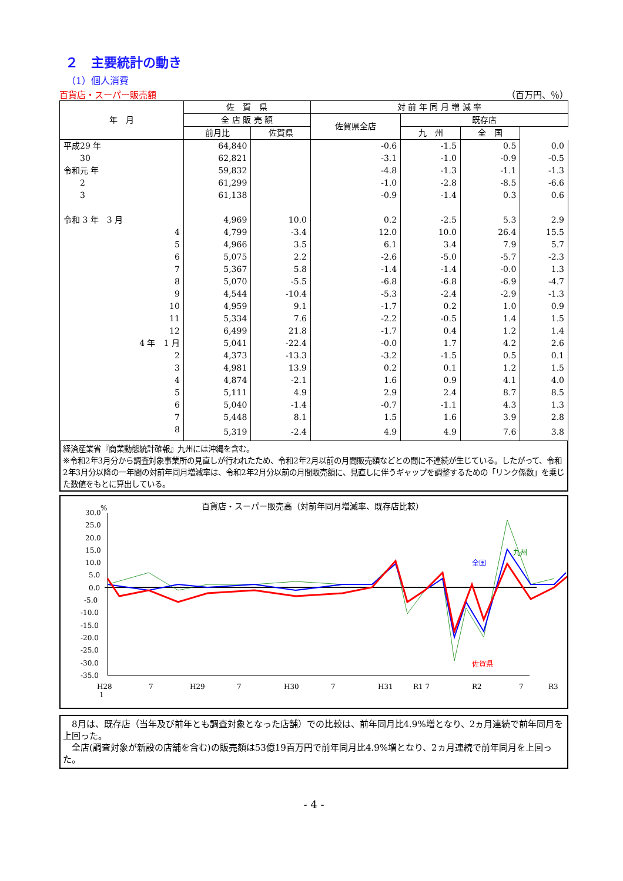２　主要統計の動き
（1）個人消費
百貨店・スーパー販売額 （百万円、％）
| 年 月 | 佐 賀 県 | | 対 前 年 同 月 増 減 率 | | | |
| --- | --- | --- | --- | --- | --- | --- |
| | 全 店 販 売 額 | | 佐賀県全店 | 既存店 | | |
| | 前月比 | 佐賀県 | | 九 州 | 全 国 | |
| 平成29 年 | 64,840 | | -0.6 | -1.5 | 0.5 | 0.0 |
| 30 | 62,821 | | -3.1 | -1.0 | -0.9 | -0.5 |
| 令和元 年 | 59,832 | | -4.8 | -1.3 | -1.1 | -1.3 |
| 2 | 61,299 | | -1.0 | -2.8 | -8.5 | -6.6 |
| 3 | 61,138 | | -0.9 | -1.4 | 0.3 | 0.6 |
| 令和 3 年 3 月 | 4,969 | 10.0 | 0.2 | -2.5 | 5.3 | 2.9 |
| 4 | 4,799 | -3.4 | 12.0 | 10.0 | 26.4 | 15.5 |
| 5 | 4,966 | 3.5 | 6.1 | 3.4 | 7.9 | 5.7 |
| 6 | 5,075 | 2.2 | -2.6 | -5.0 | -5.7 | -2.3 |
| 7 | 5,367 | 5.8 | -1.4 | -1.4 | -0.0 | 1.3 |
| 8 | 5,070 | -5.5 | -6.8 | -6.8 | -6.9 | -4.7 |
| 9 | 4,544 | -10.4 | -5.3 | -2.4 | -2.9 | -1.3 |
| 10 | 4,959 | 9.1 | -1.7 | 0.2 | 1.0 | 0.9 |
| 11 | 5,334 | 7.6 | -2.2 | -0.5 | 1.4 | 1.5 |
| 12 | 6,499 | 21.8 | -1.7 | 0.4 | 1.2 | 1.4 |
| 4 年 1 月 | 5,041 | -22.4 | -0.0 | 1.7 | 4.2 | 2.6 |
| 2 | 4,373 | -13.3 | -3.2 | -1.5 | 0.5 | 0.1 |
| 3 | 4,981 | 13.9 | 0.2 | 0.1 | 1.2 | 1.5 |
| 4 | 4,874 | -2.1 | 1.6 | 0.9 | 4.1 | 4.0 |
| 5 | 5,111 | 4.9 | 2.9 | 2.4 | 8.7 | 8.5 |
| 6 | 5,040 | -1.4 | -0.7 | -1.1 | 4.3 | 1.3 |
| 7 | 5,448 | 8.1 | 1.5 | 1.6 | 3.9 | 2.8 |
| 8 | 5,319 | -2.4 | 4.9 | 4.9 | 7.6 | 3.8 |
経済産業省『商業動態統計確報』九州には沖縄を含む。
※令和2年3月分から調査対象事業所の見直しが行われたため、令和2年2月以前の月間販売額などとの間に不連続が生じている。したがって、令和2年3月分以降の一年間の対前年同月増減率は、令和2年2月分以前の月間販売額に、見直しに伴うギャップを調整するための「リンク係数」を乗じた数値をもとに算出している。
百貨店・スーパー販売高（対前年同月増減率、既存店比較）
%
30.0
25.0
20.0
15.0
10.0
5.0
0.0
-5.0
-10.0
-15.0
-20.0
-25.0
-30.0
-35.0
H28
1
7
H29
7
H30
7
H31
R1 7
R2
7
R3
全国
九州
佐賀県
　8月は、既存店（当年及び前年とも調査対象となった店舗）での比較は、前年同月比4.9%増となり、2ヵ月連続で前年同月を上回った。
　全店(調査対象が新設の店舗を含む)の販売額は53億19百万円で前年同月比4.9%増となり、2ヵ月連続で前年同月を上回った。
- 4 -